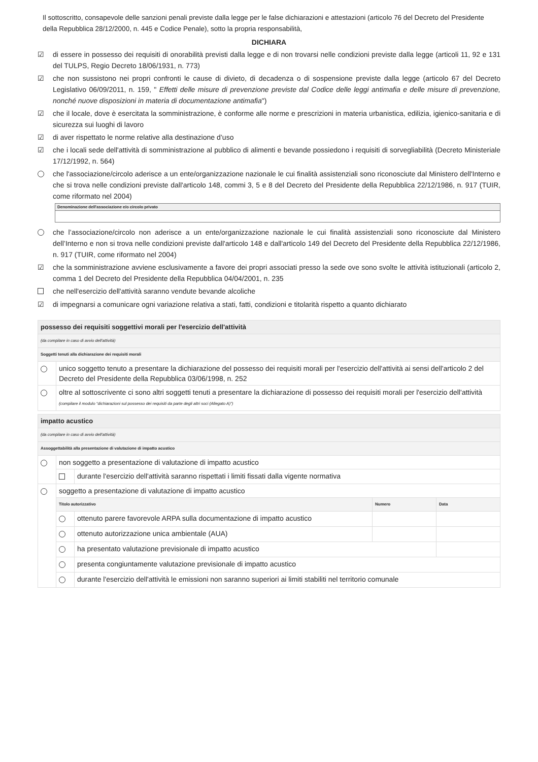Il sottoscritto, consapevole delle sanzioni penali previste dalla legge per le false dichiarazioni e attestazioni (articolo 76 del Decreto del Presidente della Repubblica 28/12/2000, n. 445 e Codice Penale), sotto la propria responsabilità,
DICHIARA
☑
di essere in possesso dei requisiti di onorabilità previsti dalla legge e di non trovarsi nelle condizioni previste dalla legge (articoli 11, 92 e 131 del TULPS, Regio Decreto 18/06/1931, n. 773)
☑
che non sussistono nei propri confronti le cause di divieto, di decadenza o di sospensione previste dalla legge (articolo 67 del Decreto Legislativo 06/09/2011, n. 159, " Effetti delle misure di prevenzione previste dal Codice delle leggi antimafia e delle misure di prevenzione, nonché nuove disposizioni in materia di documentazione antimafia")
☑
che il locale, dove è esercitata la somministrazione, è conforme alle norme e prescrizioni in materia urbanistica, edilizia, igienico-sanitaria e di sicurezza sui luoghi di lavoro
☑
di aver rispettato le norme relative alla destinazione d’uso
☑
che i locali sede dell'attività di somministrazione al pubblico di alimenti e bevande possiedono i requisiti di sorvegliabilità (Decreto Ministeriale 17/12/1992, n. 564)
che l'associazione/circolo aderisce a un ente/organizzazione nazionale le cui finalità assistenziali sono riconosciute dal Ministero dell'Interno e che si trova nelle condizioni previste dall'articolo 148, commi 3, 5 e 8 del Decreto del Presidente della Repubblica 22/12/1986, n. 917 (TUIR, come riformato nel 2004)
Denominazione dell'associazione e/o circolo privato
che l’associazione/circolo non aderisce a un ente/organizzazione nazionale le cui finalità assistenziali sono riconosciute dal Ministero dell’Interno e non si trova nelle condizioni previste dall'articolo 148 e dall'articolo 149 del Decreto del Presidente della Repubblica 22/12/1986, n. 917 (TUIR, come riformato nel 2004)
☑
che la somministrazione avviene esclusivamente a favore dei propri associati presso la sede ove sono svolte le attività istituzionali (articolo 2, comma 1 del Decreto del Presidente della Repubblica 04/04/2001, n. 235
che nell'esercizio dell'attività saranno vendute bevande alcoliche
☑
di impegnarsi a comunicare ogni variazione relativa a stati, fatti, condizioni e titolarità rispetto a quanto dichiarato
| possesso dei requisiti soggettivi morali per l'esercizio dell'attività | |
| (da compilare in caso di avvio dell'attività) | |
| Soggetti tenuti alla dichiarazione dei requisiti morali | |
| | unico soggetto tenuto a presentare la dichiarazione del possesso dei requisiti morali per l'esercizio dell'attività ai sensi dell'articolo 2 del Decreto del Presidente della Repubblica 03/06/1998, n. 252 |
| | oltre al sottoscrivente ci sono altri soggetti tenuti a presentare la dichiarazione di possesso dei requisiti morali per l'esercizio dell'attività (compilare il modulo “dichiarazioni sul possesso dei requisiti da parte degli altri soci (Allegato A)”) |
| impatto acustico | | | | |
| (da compilare in caso di avvio dell'attività) | | | | |
| Assoggettabilità alla presentazione di valutazione di impatto acustico | | | | |
| | non soggetto a presentazione di valutazione di impatto acustico | | | |
| | | durante l'esercizio dell'attività saranno rispettati i limiti fissati dalla vigente normativa | | |
| | soggetto a presentazione di valutazione di impatto acustico | | | |
| | Titolo autorizzativo | | Numero | Data |
| | | ottenuto parere favorevole ARPA sulla documentazione di impatto acustico | | |
| | | ottenuto autorizzazione unica ambientale (AUA) | | |
| | | ha presentato valutazione previsionale di impatto acustico | | |
| | | presenta congiuntamente valutazione previsionale di impatto acustico | | |
| | | durante l'esercizio dell'attività le emissioni non saranno superiori ai limiti stabiliti nel territorio comunale | | |